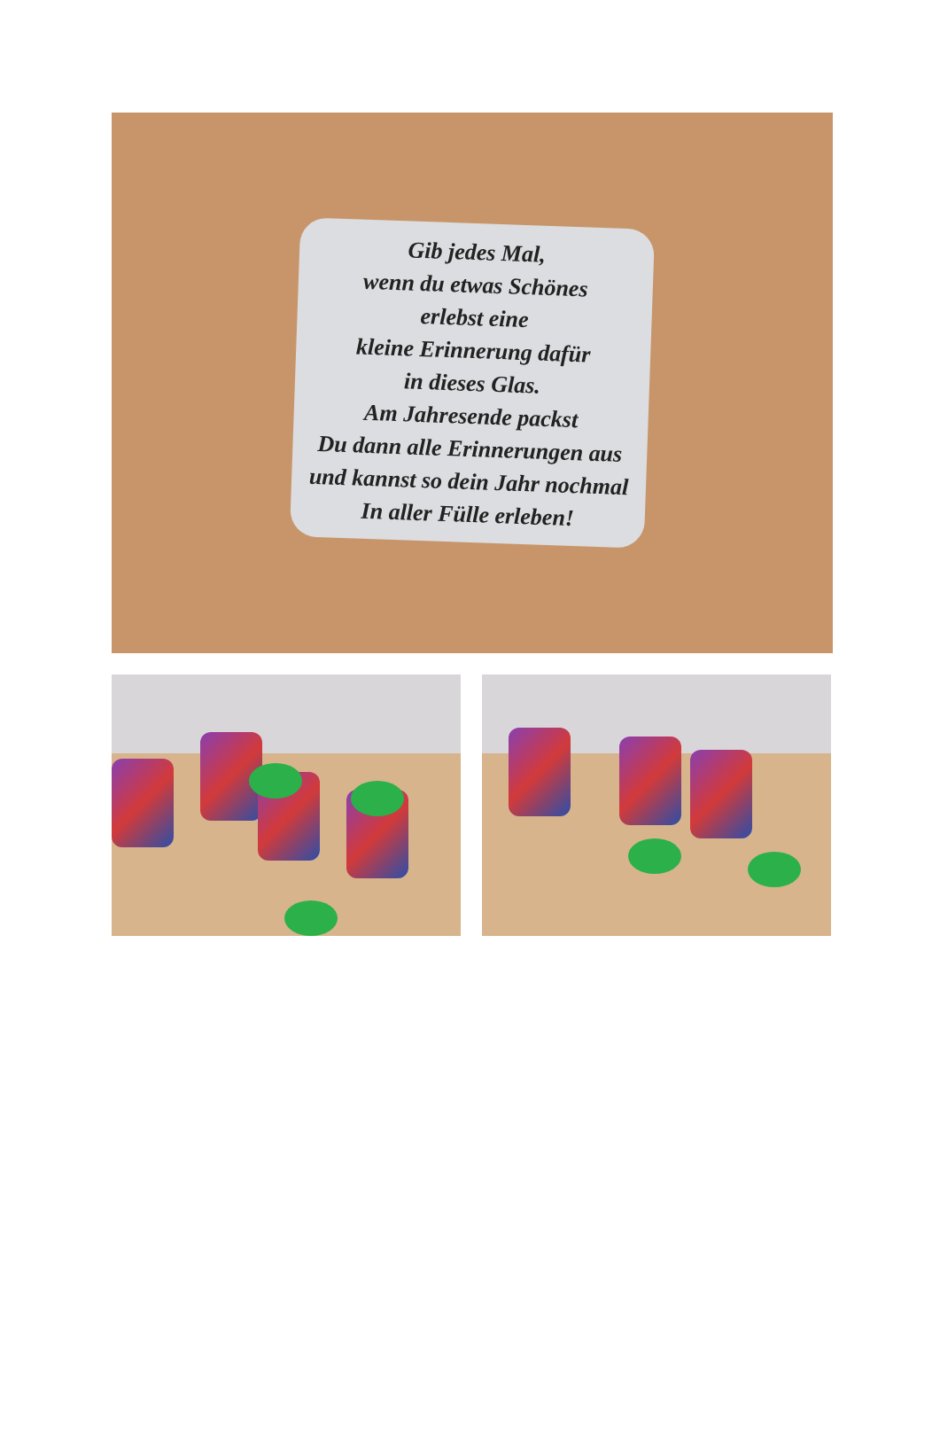Gib jedes Mal,
wenn du etwas Schönes
erlebst eine
kleine Erinnerung dafür
in dieses Glas.
Am Jahresende packst
Du dann alle Erinnerungen aus
und kannst so dein Jahr nochmal
In aller Fülle erleben!